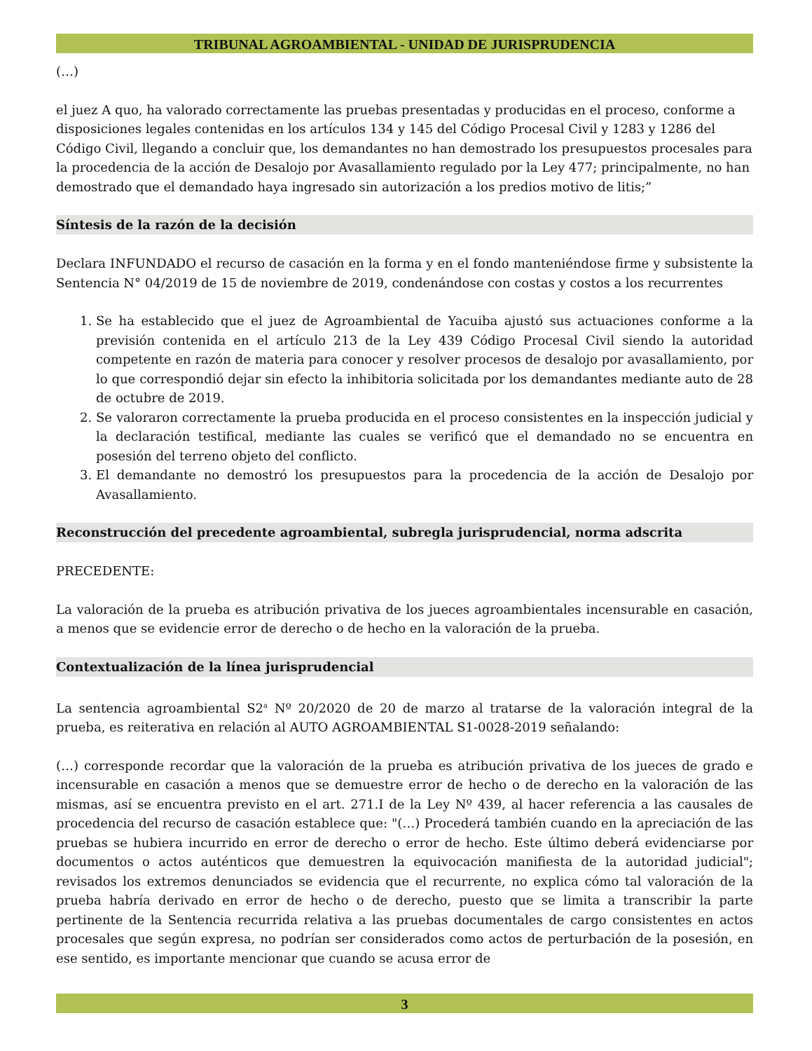TRIBUNAL AGROAMBIENTAL - UNIDAD DE JURISPRUDENCIA
(…)
el juez A quo, ha valorado correctamente las pruebas presentadas y producidas en el proceso, conforme a disposiciones legales contenidas en los artículos 134 y 145 del Código Procesal Civil y 1283 y 1286 del Código Civil, llegando a concluir que, los demandantes no han demostrado los presupuestos procesales para la procedencia de la acción de Desalojo por Avasallamiento regulado por la Ley 477; principalmente, no han demostrado que el demandado haya ingresado sin autorización a los predios motivo de litis;”
Síntesis de la razón de la decisión
Declara INFUNDADO el recurso de casación en la forma y en el fondo manteniéndose firme y subsistente la Sentencia N° 04/2019 de 15 de noviembre de 2019, condenándose con costas y costos a los recurrentes
1. Se ha establecido que el juez de Agroambiental de Yacuiba ajustó sus actuaciones conforme a la previsión contenida en el artículo 213 de la Ley 439 Código Procesal Civil siendo la autoridad competente en razón de materia para conocer y resolver procesos de desalojo por avasallamiento, por lo que correspondió dejar sin efecto la inhibitoria solicitada por los demandantes mediante auto de 28 de octubre de 2019.
2. Se valoraron correctamente la prueba producida en el proceso consistentes en la inspección judicial y la declaración testifical, mediante las cuales se verificó que el demandado no se encuentra en posesión del terreno objeto del conflicto.
3. El demandante no demostró los presupuestos para la procedencia de la acción de Desalojo por Avasallamiento.
Reconstrucción del precedente agroambiental, subregla jurisprudencial, norma adscrita
PRECEDENTE:
La valoración de la prueba es atribución privativa de los jueces agroambientales incensurable en casación, a menos que se evidencie error de derecho o de hecho en la valoración de la prueba.
Contextualización de la línea jurisprudencial
La sentencia agroambiental S2<sup>a</sup> Nº 20/2020 de 20 de marzo al tratarse de la valoración integral de la prueba, es reiterativa en relación al AUTO AGROAMBIENTAL S1-0028-2019 señalando:
(…) corresponde recordar que la valoración de la prueba es atribución privativa de los jueces de grado e incensurable en casación a menos que se demuestre error de hecho o de derecho en la valoración de las mismas, así se encuentra previsto en el art. 271.I de la Ley Nº 439, al hacer referencia a las causales de procedencia del recurso de casación establece que: "(…) Procederá también cuando en la apreciación de las pruebas se hubiera incurrido en error de derecho o error de hecho. Este último deberá evidenciarse por documentos o actos auténticos que demuestren la equivocación manifiesta de la autoridad judicial"; revisados los extremos denunciados se evidencia que el recurrente, no explica cómo tal valoración de la prueba habría derivado en error de hecho o de derecho, puesto que se limita a transcribir la parte pertinente de la Sentencia recurrida relativa a las pruebas documentales de cargo consistentes en actos procesales que según expresa, no podrían ser considerados como actos de perturbación de la posesión, en ese sentido, es importante mencionar que cuando se acusa error de
3